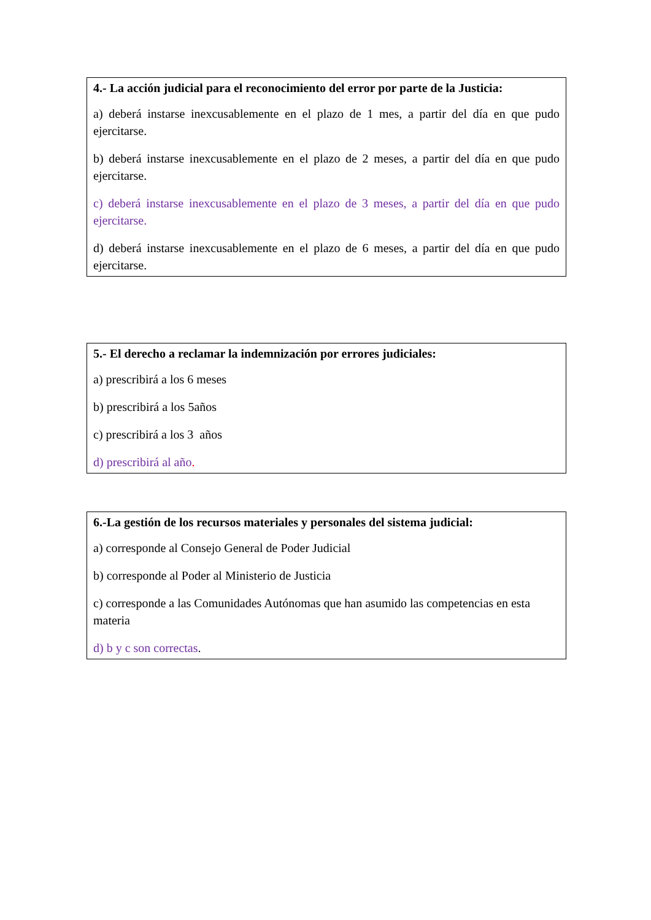4.- La acción judicial para el reconocimiento del error por parte de la Justicia:
a) deberá instarse inexcusablemente en el plazo de 1 mes, a partir del día en que pudo ejercitarse.
b) deberá instarse inexcusablemente en el plazo de 2 meses, a partir del día en que pudo ejercitarse.
c) deberá instarse inexcusablemente en el plazo de 3 meses, a partir del día en que pudo ejercitarse.
d) deberá instarse inexcusablemente en el plazo de 6 meses, a partir del día en que pudo ejercitarse.
5.- El derecho a reclamar la indemnización por errores judiciales:
a) prescribirá a los 6 meses
b) prescribirá a los 5años
c) prescribirá a los 3 años
d) prescribirá al año.
6.-La gestión de los recursos materiales y personales del sistema judicial:
a) corresponde al Consejo General de Poder Judicial
b) corresponde al Poder al Ministerio de Justicia
c) corresponde a las Comunidades Autónomas que han asumido las competencias en esta materia
d) b y c son correctas.